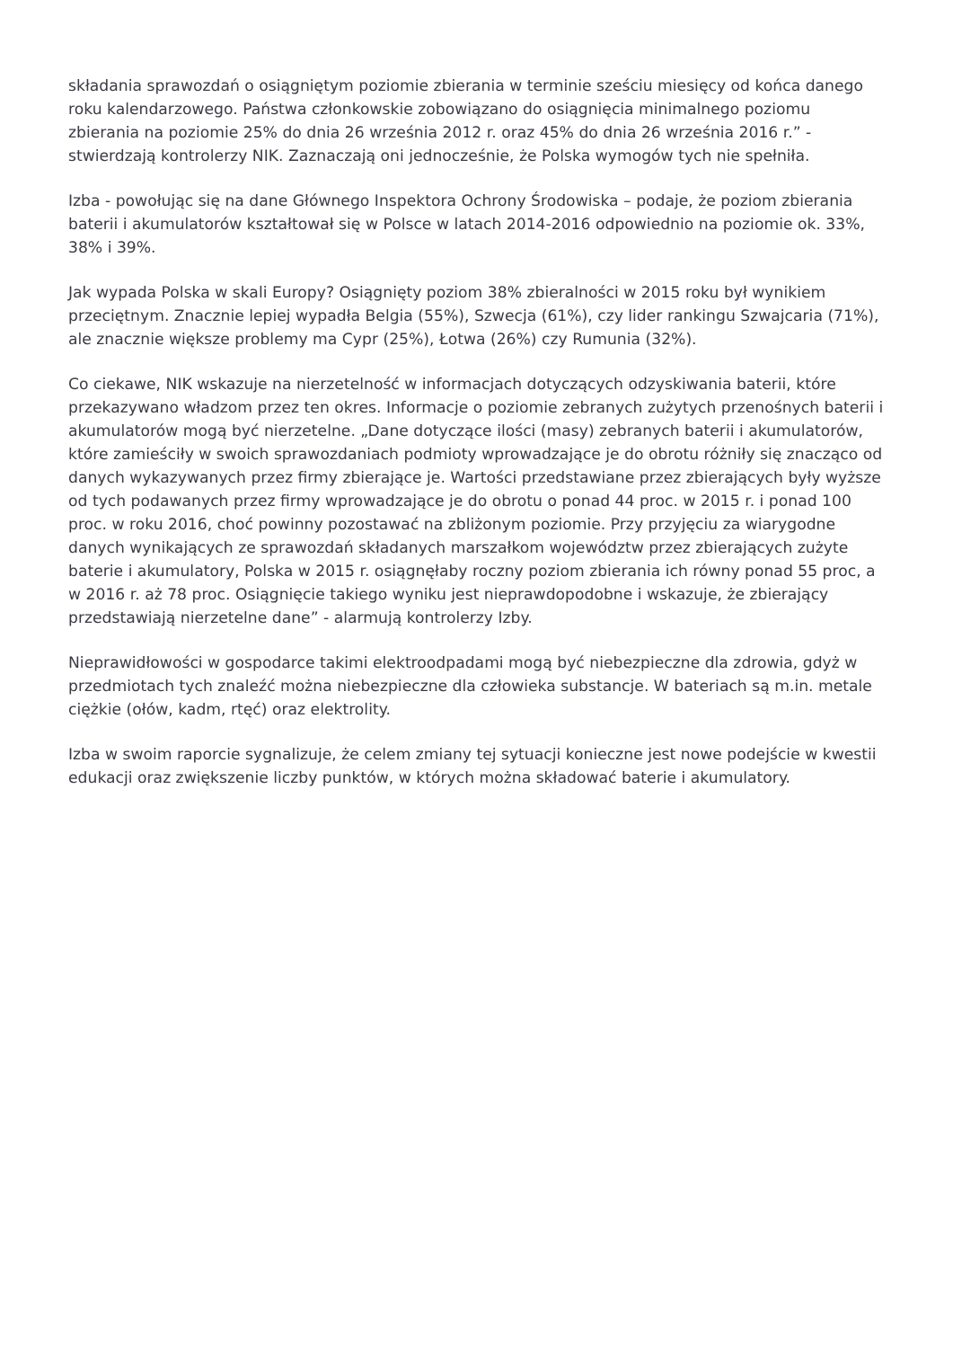składania sprawozdań o osiągniętym poziomie zbierania w terminie sześciu miesięcy od końca danego roku kalendarzowego. Państwa członkowskie zobowiązano do osiągnięcia minimalnego poziomu zbierania na poziomie 25% do dnia 26 września 2012 r. oraz 45% do dnia 26 września 2016 r.” - stwierdzają kontrolerzy NIK. Zaznaczają oni jednocześnie, że Polska wymogów tych nie spełniła.
Izba - powołując się na dane Głównego Inspektora Ochrony Środowiska – podaje, że poziom zbierania baterii i akumulatorów kształtował się w Polsce w latach 2014-2016 odpowiednio na poziomie ok. 33%, 38% i 39%.
Jak wypada Polska w skali Europy? Osiągnięty poziom 38% zbieralności w 2015 roku był wynikiem przeciętnym. Znacznie lepiej wypadła Belgia (55%), Szwecja (61%), czy lider rankingu Szwajcaria (71%), ale znacznie większe problemy ma Cypr (25%), Łotwa (26%) czy Rumunia (32%).
Co ciekawe, NIK wskazuje na nierzetelność w informacjach dotyczących odzyskiwania baterii, które przekazywano władzom przez ten okres. Informacje o poziomie zebranych zużytych przenośnych baterii i akumulatorów mogą być nierzetelne. „Dane dotyczące ilości (masy) zebranych baterii i akumulatorów, które zamieściły w swoich sprawozdaniach podmioty wprowadzające je do obrotu różniły się znacząco od danych wykazywanych przez firmy zbierające je. Wartości przedstawiane przez zbierających były wyższe od tych podawanych przez firmy wprowadzające je do obrotu o ponad 44 proc. w 2015 r. i ponad 100 proc. w roku 2016, choć powinny pozostawać na zbliżonym poziomie. Przy przyjęciu za wiarygodne danych wynikających ze sprawozdań składanych marszałkom województw przez zbierających zużyte baterie i akumulatory, Polska w 2015 r. osiągnęłaby roczny poziom zbierania ich równy ponad 55 proc, a w 2016 r. aż 78 proc. Osiągnięcie takiego wyniku jest nieprawdopodobne i wskazuje, że zbierający przedstawiają nierzetelne dane” - alarmują kontrolerzy Izby.
Nieprawidłowości w gospodarce takimi elektroodpadami mogą być niebezpieczne dla zdrowia, gdyż w przedmiotach tych znaleźć można niebezpieczne dla człowieka substancje. W bateriach są m.in. metale ciężkie (ołów, kadm, rtęć) oraz elektrolity.
Izba w swoim raporcie sygnalizuje, że celem zmiany tej sytuacji konieczne jest nowe podejście w kwestii edukacji oraz zwiększenie liczby punktów, w których można składować baterie i akumulatory.